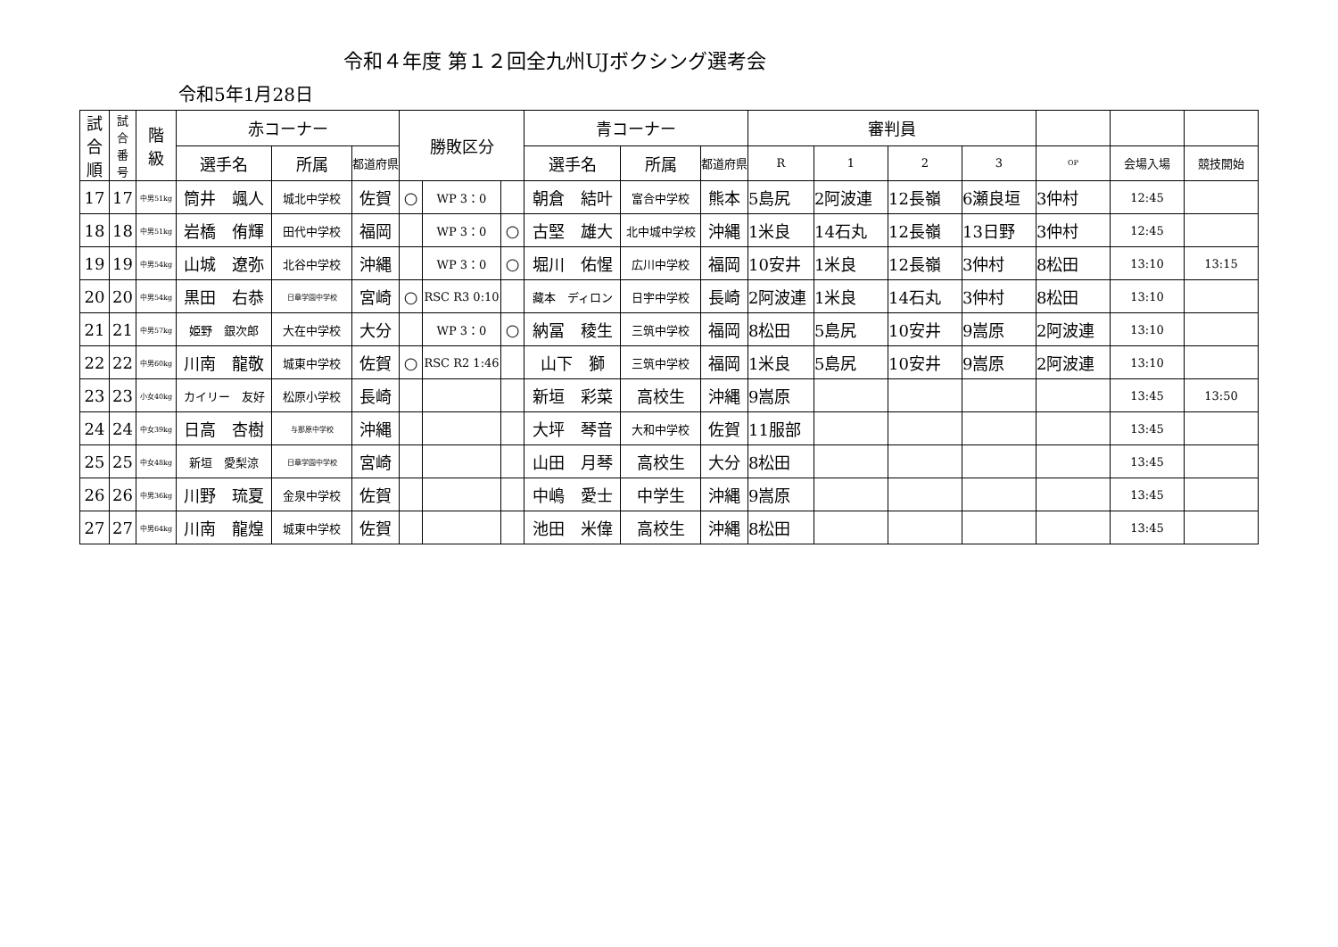令和４年度 第１２回全九州UJボクシング選考会
令和5年1月28日
| 試 合 順 | 試 合 番 号 | 階 級 | 赤コーナー | | | 勝敗区分 | | | 青コーナー | | | 審判員 | | | | | | |
| --- | --- | --- | --- | --- | --- | --- | --- | --- | --- | --- | --- | --- | --- | --- | --- | --- | --- | --- |
| | | | 選手名 | 所属 | 都道府県 | | | | 選手名 | 所属 | 都道府県 | R | 1 | 2 | 3 | OP | 会場入場 | 競技開始 |
| 17 | 17 | 中男51kg | 筒井 颯人 | 城北中学校 | 佐賀 | ○ | WP 3：0 | | 朝倉 結叶 | 富合中学校 | 熊本 | 5島尻 | 2阿波連 | 12長嶺 | 6瀬良垣 | 3仲村 | 12:45 | |
| 18 | 18 | 中男51kg | 岩橋 侑輝 | 田代中学校 | 福岡 | | WP 3：0 | ○ | 古堅 雄大 | 北中城中学校 | 沖縄 | 1米良 | 14石丸 | 12長嶺 | 13日野 | 3仲村 | 12:45 | |
| 19 | 19 | 中男54kg | 山城 遼弥 | 北谷中学校 | 沖縄 | | WP 3：0 | ○ | 堀川 佑惺 | 広川中学校 | 福岡 | 10安井 | 1米良 | 12長嶺 | 3仲村 | 8松田 | 13:10 | 13:15 |
| 20 | 20 | 中男54kg | 黒田 右恭 | 日章学園中学校 | 宮崎 | ○ | RSC R3 0:10 | | 藏本 ディロン | 日宇中学校 | 長崎 | 2阿波連 | 1米良 | 14石丸 | 3仲村 | 8松田 | 13:10 | |
| 21 | 21 | 中男57kg | 姫野 銀次郎 | 大在中学校 | 大分 | | WP 3：0 | ○ | 納冨 稜生 | 三筑中学校 | 福岡 | 8松田 | 5島尻 | 10安井 | 9嵩原 | 2阿波連 | 13:10 | |
| 22 | 22 | 中男60kg | 川南 龍敬 | 城東中学校 | 佐賀 | ○ | RSC R2 1:46 | | 山下 獅 | 三筑中学校 | 福岡 | 1米良 | 5島尻 | 10安井 | 9嵩原 | 2阿波連 | 13:10 | |
| 23 | 23 | 小女40kg | カイリー 友好 | 松原小学校 | 長崎 | | | | 新垣 彩菜 | 高校生 | 沖縄 | 9嵩原 | | | | | 13:45 | 13:50 |
| 24 | 24 | 中女39kg | 日高 杏樹 | 与那原中学校 | 沖縄 | | | | 大坪 琴音 | 大和中学校 | 佐賀 | 11服部 | | | | | 13:45 | |
| 25 | 25 | 中女48kg | 新垣 愛梨涼 | 日章学園中学校 | 宮崎 | | | | 山田 月琴 | 高校生 | 大分 | 8松田 | | | | | 13:45 | |
| 26 | 26 | 中男36kg | 川野 琉夏 | 金泉中学校 | 佐賀 | | | | 中嶋 愛士 | 中学生 | 沖縄 | 9嵩原 | | | | | 13:45 | |
| 27 | 27 | 中男64kg | 川南 龍煌 | 城東中学校 | 佐賀 | | | | 池田 米偉 | 高校生 | 沖縄 | 8松田 | | | | | 13:45 | |